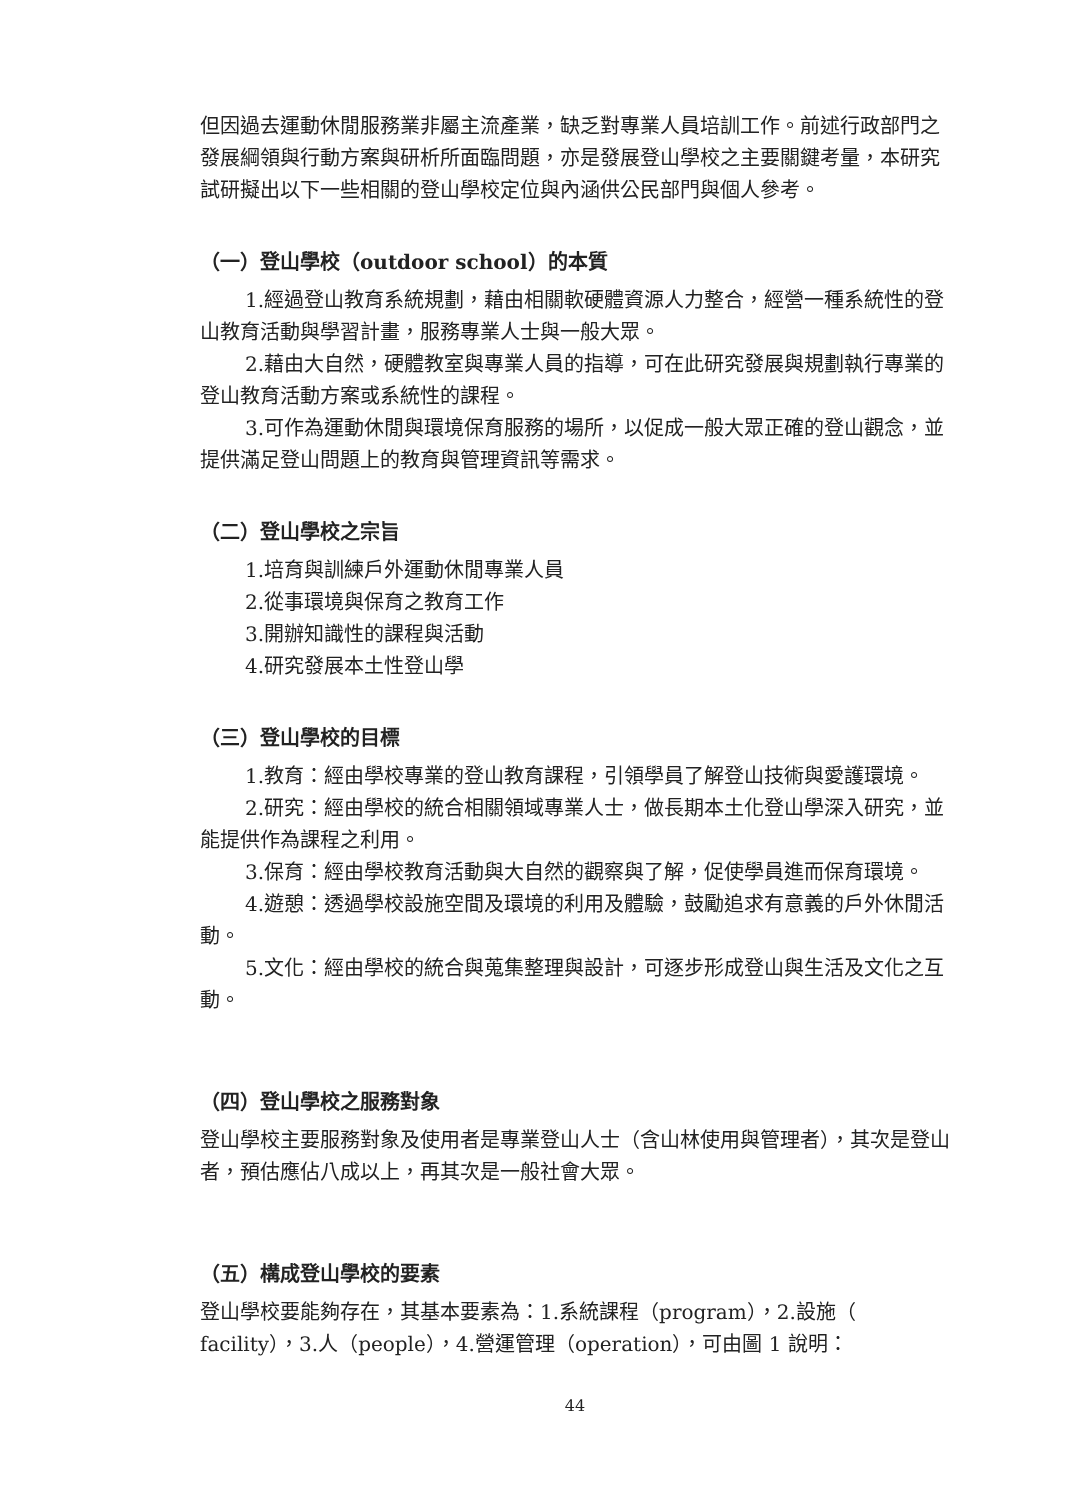但因過去運動休閒服務業非屬主流產業，缺乏對專業人員培訓工作。前述行政部門之發展綱領與行動方案與研析所面臨問題，亦是發展登山學校之主要關鍵考量，本研究試研擬出以下一些相關的登山學校定位與內涵供公民部門與個人參考。
（一）登山學校（outdoor school）的本質
1.經過登山教育系統規劃，藉由相關軟硬體資源人力整合，經營一種系統性的登山教育活動與學習計畫，服務專業人士與一般大眾。
2.藉由大自然，硬體教室與專業人員的指導，可在此研究發展與規劃執行專業的登山教育活動方案或系統性的課程。
3.可作為運動休閒與環境保育服務的場所，以促成一般大眾正確的登山觀念，並提供滿足登山問題上的教育與管理資訊等需求。
（二）登山學校之宗旨
1.培育與訓練戶外運動休閒專業人員
2.從事環境與保育之教育工作
3.開辦知識性的課程與活動
4.研究發展本土性登山學
（三）登山學校的目標
1.教育：經由學校專業的登山教育課程，引領學員了解登山技術與愛護環境。
2.研究：經由學校的統合相關領域專業人士，做長期本土化登山學深入研究，並能提供作為課程之利用。
3.保育：經由學校教育活動與大自然的觀察與了解，促使學員進而保育環境。
4.遊憩：透過學校設施空間及環境的利用及體驗，鼓勵追求有意義的戶外休閒活動。
5.文化：經由學校的統合與蒐集整理與設計，可逐步形成登山與生活及文化之互動。
（四）登山學校之服務對象
登山學校主要服務對象及使用者是專業登山人士（含山林使用與管理者），其次是登山者，預估應佔八成以上，再其次是一般社會大眾。
（五）構成登山學校的要素
登山學校要能夠存在，其基本要素為：1.系統課程（program），2.設施（ facility），3.人（people），4.營運管理（operation），可由圖 1 說明：
44